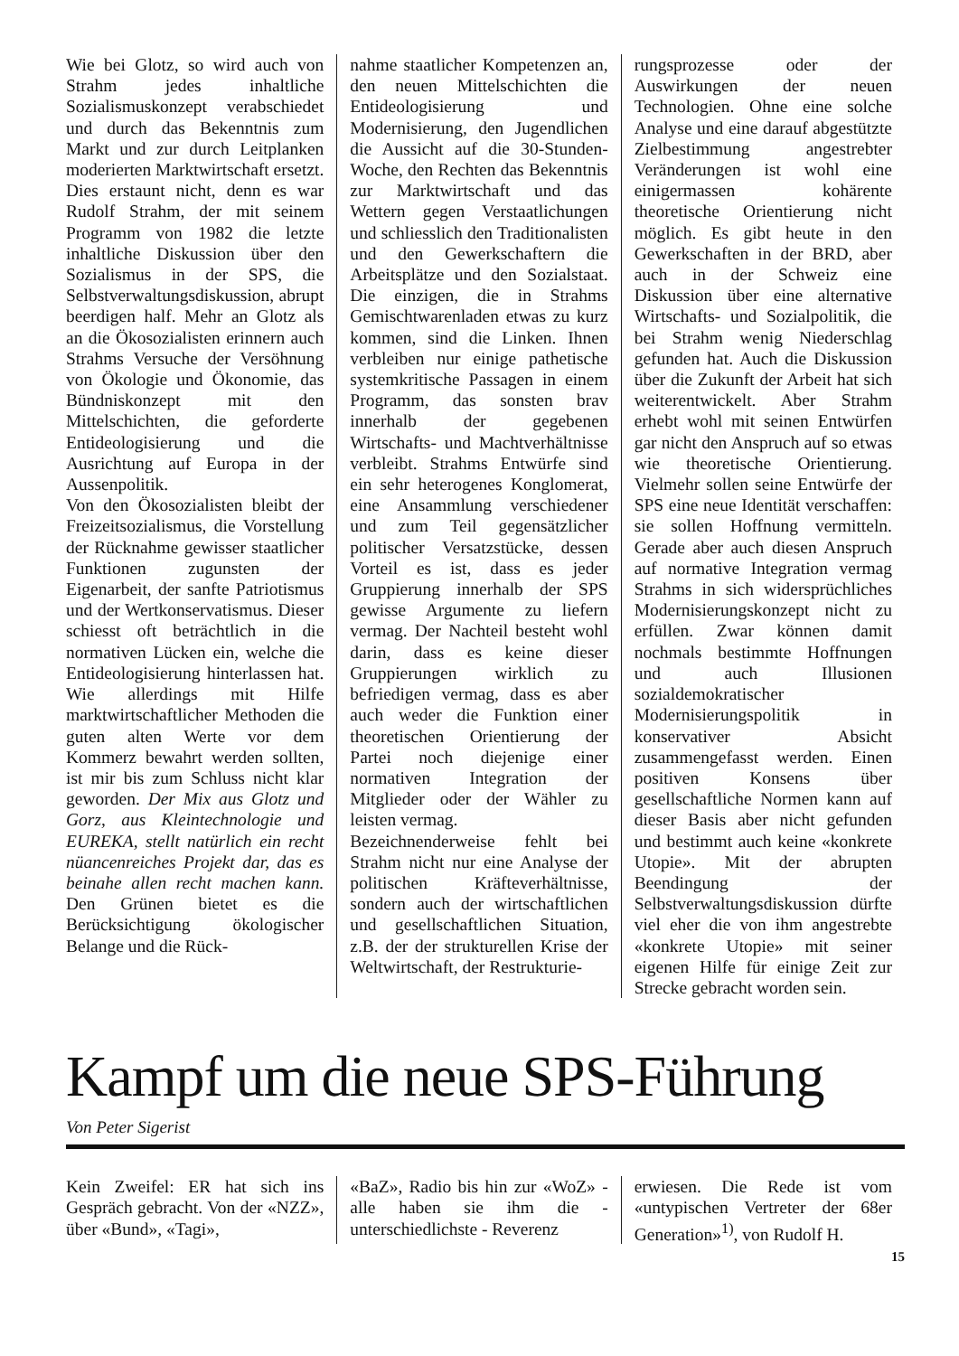Wie bei Glotz, so wird auch von Strahm jedes inhaltliche Sozialismuskonzept verabschiedet und durch das Bekenntnis zum Markt und zur durch Leitplanken moderierten Marktwirtschaft ersetzt. Dies erstaunt nicht, denn es war Rudolf Strahm, der mit seinem Programm von 1982 die letzte inhaltliche Diskussion über den Sozialismus in der SPS, die Selbstverwaltungsdiskussion, abrupt beerdigen half. Mehr an Glotz als an die Ökosozialisten erinnern auch Strahms Versuche der Versöhnung von Ökologie und Ökonomie, das Bündniskonzept mit den Mittelschichten, die geforderte Entideologisierung und die Ausrichtung auf Europa in der Aussenpolitik.
Von den Ökosozialisten bleibt der Freizeitsozialismus, die Vorstellung der Rücknahme gewisser staatlicher Funktionen zugunsten der Eigenarbeit, der sanfte Patriotismus und der Wertkonservatismus. Dieser schiesst oft beträchtlich in die normativen Lücken ein, welche die Entideologisierung hinterlassen hat. Wie allerdings mit Hilfe marktwirtschaftlicher Methoden die guten alten Werte vor dem Kommerz bewahrt werden sollten, ist mir bis zum Schluss nicht klar geworden. Der Mix aus Glotz und Gorz, aus Kleintechnologie und EUREKA, stellt natürlich ein recht nüancenreiches Projekt dar, das es beinahe allen recht machen kann. Den Grünen bietet es die Berücksichtigung ökologischer Belange und die Rück-
nahme staatlicher Kompetenzen an, den neuen Mittelschichten die Entideologisierung und Modernisierung, den Jugendlichen die Aussicht auf die 30-Stunden-Woche, den Rechten das Bekenntnis zur Marktwirtschaft und das Wettern gegen Verstaatlichungen und schliesslich den Traditionalisten und den Gewerkschaftern die Arbeitsplätze und den Sozialstaat. Die einzigen, die in Strahms Gemischtwarenladen etwas zu kurz kommen, sind die Linken. Ihnen verbleiben nur einige pathetische systemkritische Passagen in einem Programm, das sonsten brav innerhalb der gegebenen Wirtschafts- und Machtverhältnisse verbleibt. Strahms Entwürfe sind ein sehr heterogenes Konglomerat, eine Ansammlung verschiedener und zum Teil gegensätzlicher politischer Versatzstücke, dessen Vorteil es ist, dass es jeder Gruppierung innerhalb der SPS gewisse Argumente zu liefern vermag. Der Nachteil besteht wohl darin, dass es keine dieser Gruppierungen wirklich zu befriedigen vermag, dass es aber auch weder die Funktion einer theoretischen Orientierung der Partei noch diejenige einer normativen Integration der Mitglieder oder der Wähler zu leisten vermag.
Bezeichnenderweise fehlt bei Strahm nicht nur eine Analyse der politischen Kräfteverhältnisse, sondern auch der wirtschaftlichen und gesellschaftlichen Situation, z.B. der der strukturellen Krise der Weltwirtschaft, der Restrukturie-
rungsprozesse oder der Auswirkungen der neuen Technologien. Ohne eine solche Analyse und eine darauf abgestützte Zielbestimmung angestrebter Veränderungen ist wohl eine einigermassen kohärente theoretische Orientierung nicht möglich. Es gibt heute in den Gewerkschaften in der BRD, aber auch in der Schweiz eine Diskussion über eine alternative Wirtschafts- und Sozialpolitik, die bei Strahm wenig Niederschlag gefunden hat. Auch die Diskussion über die Zukunft der Arbeit hat sich weiterentwickelt. Aber Strahm erhebt wohl mit seinen Entwürfen gar nicht den Anspruch auf so etwas wie theoretische Orientierung. Vielmehr sollen seine Entwürfe der SPS eine neue Identität verschaffen: sie sollen Hoffnung vermitteln. Gerade aber auch diesen Anspruch auf normative Integration vermag Strahms in sich widersprüchliches Modernisierungskonzept nicht zu erfüllen. Zwar können damit nochmals bestimmte Hoffnungen und auch Illusionen sozialdemokratischer Modernisierungspolitik in konservativer Absicht zusammengefasst werden. Einen positiven Konsens über gesellschaftliche Normen kann auf dieser Basis aber nicht gefunden und bestimmt auch keine «konkrete Utopie». Mit der abrupten Beendingung der Selbstverwaltungsdiskussion dürfte viel eher die von ihm angestrebte «konkrete Utopie» mit seiner eigenen Hilfe für einige Zeit zur Strecke gebracht worden sein.
Kampf um die neue SPS-Führung
Von Peter Sigerist
Kein Zweifel: ER hat sich ins Gespräch gebracht. Von der «NZZ», über «Bund», «Tagi»,
«BaZ», Radio bis hin zur «WoZ» - alle haben sie ihm die - unterschiedlichste - Reverenz
erwiesen. Die Rede ist vom «untypischen Vertreter der 68er Generation»<sup>1)</sup>, von Rudolf H.
15